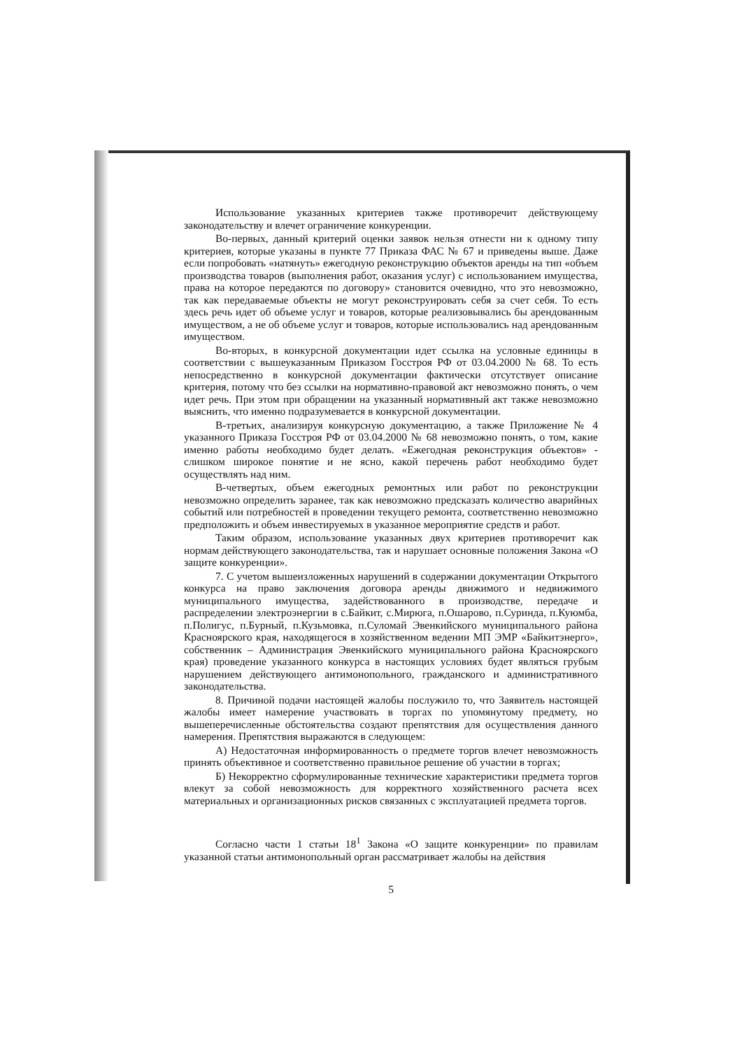Использование указанных критериев также противоречит действующему законодательству и влечет ограничение конкуренции.
Во-первых, данный критерий оценки заявок нельзя отнести ни к одному типу критериев, которые указаны в пункте 77 Приказа ФАС № 67 и приведены выше. Даже если попробовать «натянуть» ежегодную реконструкцию объектов аренды на тип «объем производства товаров (выполнения работ, оказания услуг) с использованием имущества, права на которое передаются по договору» становится очевидно, что это невозможно, так как передаваемые объекты не могут реконструировать себя за счет себя. То есть здесь речь идет об объеме услуг и товаров, которые реализовывались бы арендованным имуществом, а не об объеме услуг и товаров, которые использовались над арендованным имуществом.
Во-вторых, в конкурсной документации идет ссылка на условные единицы в соответствии с вышеуказанным Приказом Госстроя РФ от 03.04.2000 № 68. То есть непосредственно в конкурсной документации фактически отсутствует описание критерия, потому что без ссылки на нормативно-правовой акт невозможно понять, о чем идет речь. При этом при обращении на указанный нормативный акт также невозможно выяснить, что именно подразумевается в конкурсной документации.
В-третьих, анализируя конкурсную документацию, а также Приложение № 4 указанного Приказа Госстроя РФ от 03.04.2000 № 68 невозможно понять, о том, какие именно работы необходимо будет делать. «Ежегодная реконструкция объектов» - слишком широкое понятие и не ясно, какой перечень работ необходимо будет осуществлять над ним.
В-четвертых, объем ежегодных ремонтных или работ по реконструкции невозможно определить заранее, так как невозможно предсказать количество аварийных событий или потребностей в проведении текущего ремонта, соответственно невозможно предположить и объем инвестируемых в указанное мероприятие средств и работ.
Таким образом, использование указанных двух критериев противоречит как нормам действующего законодательства, так и нарушает основные положения Закона «О защите конкуренции».
7. С учетом вышеизложенных нарушений в содержании документации Открытого конкурса на право заключения договора аренды движимого и недвижимого муниципального имущества, задействованного в производстве, передаче и распределении электроэнергии в с.Байкит, с.Мирюга, п.Ошарово, п.Суринда, п.Куюмба, п.Полигус, п.Бурный, п.Кузьмовка, п.Суломай Эвенкийского муниципального района Красноярского края, находящегося в хозяйственном ведении МП ЭМР «Байкитэнерго», собственник – Администрация Эвенкийского муниципального района Красноярского края) проведение указанного конкурса в настоящих условиях будет являться грубым нарушением действующего антимонопольного, гражданского и административного законодательства.
8. Причиной подачи настоящей жалобы послужило то, что Заявитель настоящей жалобы имеет намерение участвовать в торгах по упомянутому предмету, но вышеперечисленные обстоятельства создают препятствия для осуществления данного намерения. Препятствия выражаются в следующем:
А) Недостаточная информированность о предмете торгов влечет невозможность принять объективное и соответственно правильное решение об участии в торгах;
Б) Некорректно сформулированные технические характеристики предмета торгов влекут за собой невозможность для корректного хозяйственного расчета всех материальных и организационных рисков связанных с эксплуатацией предмета торгов.
Согласно части 1 статьи 18<sup>1</sup> Закона «О защите конкуренции» по правилам указанной статьи антимонопольный орган рассматривает жалобы на действия
5